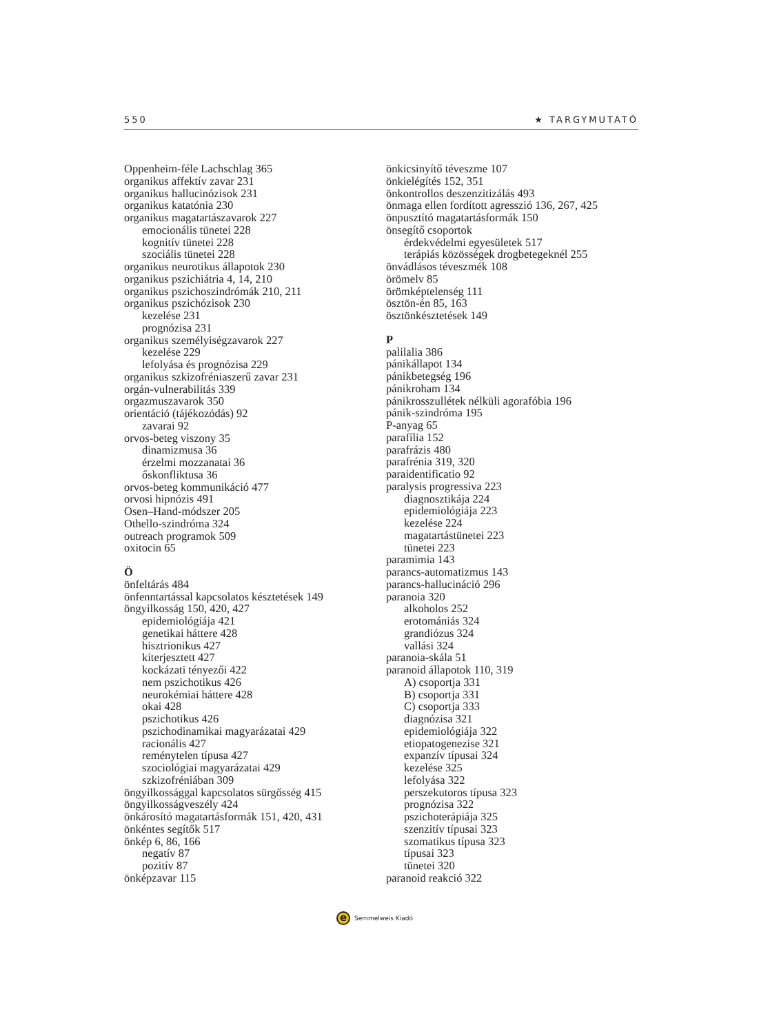550 ★ TARGYMUTATÓ
Oppenheim-féle Lachschlag 365
organikus affektív zavar 231
organikus hallucinózisok 231
organikus katatónia 230
organikus magatartászavarok 227
emocionális tünetei 228
kognitív tünetei 228
szociális tünetei 228
organikus neurotikus állapotok 230
organikus pszichiátria 4, 14, 210
organikus pszichoszindrómák 210, 211
organikus pszichózisok 230
kezelése 231
prognózisa 231
organikus személyiségzavarok 227
kezelése 229
lefolyása és prognózisa 229
organikus szkizofréniaszerű zavar 231
orgán-vulnerabilitás 339
orgazmuszavarok 350
orientáció (tájékozódás) 92
zavarai 92
orvos-beteg viszony 35
dinamizmusa 36
érzelmi mozzanatai 36
őskonfliktusa 36
orvos-beteg kommunikáció 477
orvosi hipnózis 491
Osen–Hand-módszer 205
Othello-szindróma 324
outreach programok 509
oxitocin 65
Ö
önfeltárás 484
önfenntartással kapcsolatos késztetések 149
öngyilkosság 150, 420, 427
epidemiológiája 421
genetikai háttere 428
hisztrionikus 427
kiterjesztett 427
kockázati tényezői 422
nem pszichotikus 426
neurokémiai háttere 428
okai 428
pszichotikus 426
pszichodinamikai magyarázatai 429
racionális 427
reménytelen típusa 427
szociológiai magyarázatai 429
szkizofréniában 309
öngyilkossággal kapcsolatos sürgősség 415
öngyilkosságveszély 424
önkárosító magatartásformák 151, 420, 431
önkéntes segítők 517
önkép 6, 86, 166
negatív 87
pozitív 87
önképzavar 115
önkicsinyítő téveszme 107
önkielégítés 152, 351
önkontrollos deszenzitizálás 493
önmaga ellen fordított agresszió 136, 267, 425
önpusztító magatartásformák 150
önsegítő csoportok
érdekvédelmi egyesületek 517
terápiás közösségek drogbetegeknél 255
önvádlásos téveszmék 108
örömelv 85
örömképtelenség 111
ösztön-én 85, 163
ösztönkésztetések 149
P
palilalia 386
pánikállapot 134
pánikbetegség 196
pánikroham 134
pánikrosszullétek nélküli agorafóbia 196
pánik-szindróma 195
P-anyag 65
parafília 152
parafrázis 480
parafrénia 319, 320
paraidentificatio 92
paralysis progressiva 223
diagnosztikája 224
epidemiológiája 223
kezelése 224
magatartástünetei 223
tünetei 223
paramimia 143
parancs-automatizmus 143
parancs-hallucináció 296
paranoia 320
alkoholos 252
erotomániás 324
grandiózus 324
vallási 324
paranoia-skála 51
paranoid állapotok 110, 319
A) csoportja 331
B) csoportja 331
C) csoportja 333
diagnózisa 321
epidemiológiája 322
etiopatogenezise 321
expanzív típusai 324
kezelése 325
lefolyása 322
perszekutoros típusa 323
prognózisa 322
pszichoterápiája 325
szenzitív típusai 323
szomatikus típusa 323
típusai 323
tünetei 320
paranoid reakció 322
e
Semmelweis Kiadó